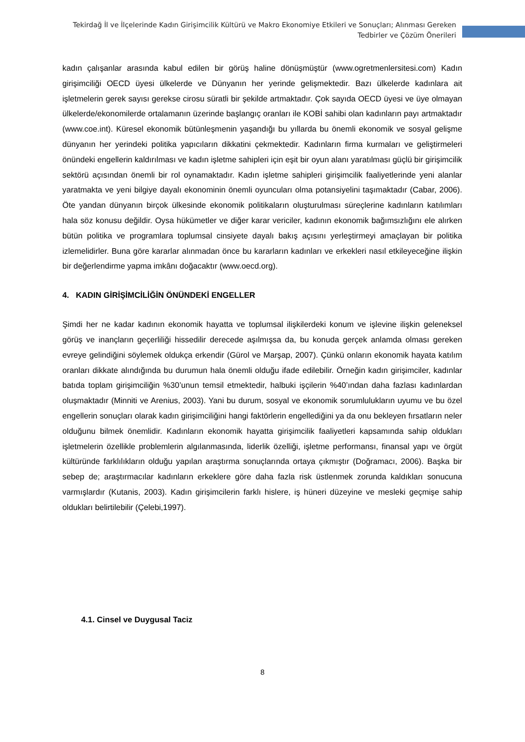Tekirdağ İl ve İlçelerinde Kadın Girişimcilik Kültürü ve Makro Ekonomiye Etkileri ve Sonuçları; Alınması Gereken Tedbirler ve Çözüm Önerileri
kadın çalışanlar arasında kabul edilen bir görüş haline dönüşmüştür (www.ogretmenlersitesi.com) Kadın girişimciliği OECD üyesi ülkelerde ve Dünyanın her yerinde gelişmektedir. Bazı ülkelerde kadınlara ait işletmelerin gerek sayısı gerekse cirosu süratli bir şekilde artmaktadır. Çok sayıda OECD üyesi ve üye olmayan ülkelerde/ekonomilerde ortalamanın üzerinde başlangıç oranları ile KOBİ sahibi olan kadınların payı artmaktadır (www.coe.int). Küresel ekonomik bütünleşmenin yaşandığı bu yıllarda bu önemli ekonomik ve sosyal gelişme dünyanın her yerindeki politika yapıcıların dikkatini çekmektedir. Kadınların firma kurmaları ve geliştirmeleri önündeki engellerin kaldırılması ve kadın işletme sahipleri için eşit bir oyun alanı yaratılması güçlü bir girişimcilik sektörü açısından önemli bir rol oynamaktadır. Kadın işletme sahipleri girişimcilik faaliyetlerinde yeni alanlar yaratmakta ve yeni bilgiye dayalı ekonominin önemli oyuncuları olma potansiyelini taşımaktadır (Cabar, 2006). Öte yandan dünyanın birçok ülkesinde ekonomik politikaların oluşturulması süreçlerine kadınların katılımları hala söz konusu değildir. Oysa hükümetler ve diğer karar vericiler, kadının ekonomik bağımsızlığını ele alırken bütün politika ve programlara toplumsal cinsiyete dayalı bakış açısını yerleştirmeyi amaçlayan bir politika izlemelidirler. Buna göre kararlar alınmadan önce bu kararların kadınları ve erkekleri nasıl etkileyeceğine ilişkin bir değerlendirme yapma imkânı doğacaktır (www.oecd.org).
4. KADIN GİRİŞİMCİLİĞİN ÖNÜNDEKİ ENGELLER
Şimdi her ne kadar kadının ekonomik hayatta ve toplumsal ilişkilerdeki konum ve işlevine ilişkin geleneksel görüş ve inançların geçerliliği hissedilir derecede aşılmışsa da, bu konuda gerçek anlamda olması gereken evreye gelindiğini söylemek oldukça erkendir (Gürol ve Marşap, 2007). Çünkü onların ekonomik hayata katılım oranları dikkate alındığında bu durumun hala önemli olduğu ifade edilebilir. Örneğin kadın girişimciler, kadınlar batıda toplam girişimciliğin %30’unun temsil etmektedir, halbuki işçilerin %40’ından daha fazlası kadınlardan oluşmaktadır (Minniti ve Arenius, 2003). Yani bu durum, sosyal ve ekonomik sorumlulukların uyumu ve bu özel engellerin sonuçları olarak kadın girişimciliğini hangi faktörlerin engellediğini ya da onu bekleyen fırsatların neler olduğunu bilmek önemlidir. Kadınların ekonomik hayatta girişimcilik faaliyetleri kapsamında sahip oldukları işletmelerin özellikle problemlerin algılanmasında, liderlik özelliği, işletme performansı, finansal yapı ve örgüt kültüründe farklılıkların olduğu yapılan araştırma sonuçlarında ortaya çıkmıştır (Doğramacı, 2006). Başka bir sebep de; araştırmacılar kadınların erkeklere göre daha fazla risk üstlenmek zorunda kaldıkları sonucuna varmışlardır (Kutanis, 2003). Kadın girişimcilerin farklı hislere, iş hüneri düzeyine ve mesleki geçmişe sahip oldukları belirtilebilir (Çelebi,1997).
4.1. Cinsel ve Duygusal Taciz
8